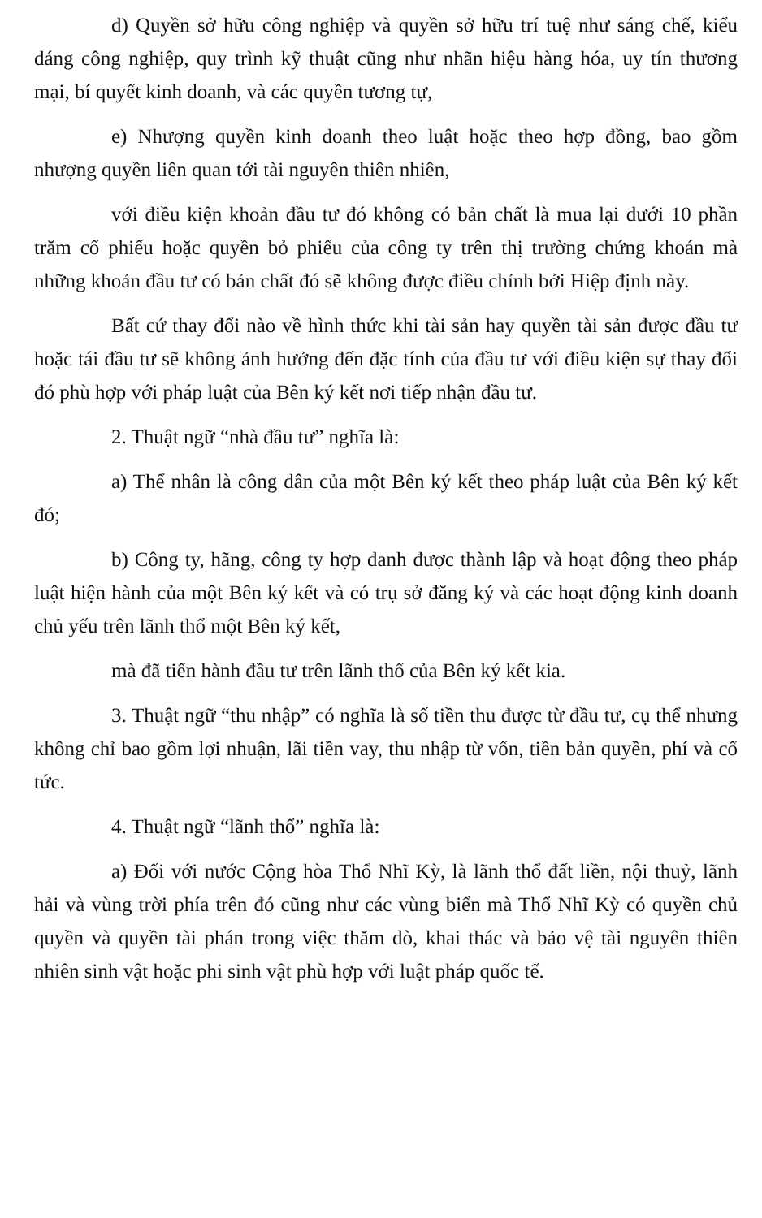d) Quyền sở hữu công nghiệp và quyền sở hữu trí tuệ như sáng chế, kiểu dáng công nghiệp, quy trình kỹ thuật cũng như nhãn hiệu hàng hóa, uy tín thương mại, bí quyết kinh doanh, và các quyền tương tự,
e) Nhượng quyền kinh doanh theo luật hoặc theo hợp đồng, bao gồm nhượng quyền liên quan tới tài nguyên thiên nhiên,
với điều kiện khoản đầu tư đó không có bản chất là mua lại dưới 10 phần trăm cổ phiếu hoặc quyền bỏ phiếu của công ty trên thị trường chứng khoán mà những khoản đầu tư có bản chất đó sẽ không được điều chỉnh bởi Hiệp định này.
Bất cứ thay đổi nào về hình thức khi tài sản hay quyền tài sản được đầu tư hoặc tái đầu tư sẽ không ảnh hưởng đến đặc tính của đầu tư với điều kiện sự thay đổi đó phù hợp với pháp luật của Bên ký kết nơi tiếp nhận đầu tư.
2. Thuật ngữ “nhà đầu tư” nghĩa là:
a) Thể nhân là công dân của một Bên ký kết theo pháp luật của Bên ký kết đó;
b) Công ty, hãng, công ty hợp danh được thành lập và hoạt động theo pháp luật hiện hành của một Bên ký kết và có trụ sở đăng ký và các hoạt động kinh doanh chủ yếu trên lãnh thổ một Bên ký kết,
mà đã tiến hành đầu tư trên lãnh thổ của Bên ký kết kia.
3. Thuật ngữ “thu nhập” có nghĩa là số tiền thu được từ đầu tư, cụ thể nhưng không chỉ bao gồm lợi nhuận, lãi tiền vay, thu nhập từ vốn, tiền bản quyền, phí và cổ tức.
4. Thuật ngữ “lãnh thổ” nghĩa là:
a) Đối với nước Cộng hòa Thổ Nhĩ Kỳ, là lãnh thổ đất liền, nội thuỷ, lãnh hải và vùng trời phía trên đó cũng như các vùng biển mà Thổ Nhĩ Kỳ có quyền chủ quyền và quyền tài phán trong việc thăm dò, khai thác và bảo vệ tài nguyên thiên nhiên sinh vật hoặc phi sinh vật phù hợp với luật pháp quốc tế.